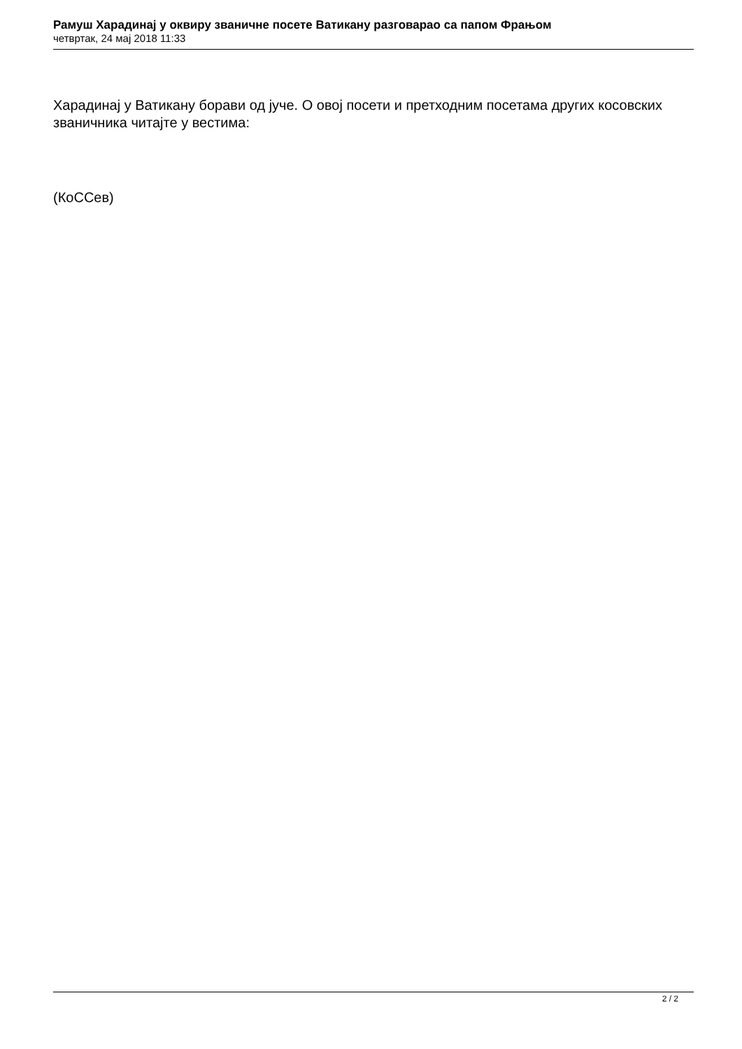Рамуш Харадинај у оквиру званичне посете Ватикану разговарао са папом Фрањом
четвртак, 24 мај 2018 11:33
Харадинај у Ватикану борави од јуче. О овој посети и претходним посетама других косовских званичника читајте у вестима:
(КоССев)
2 / 2